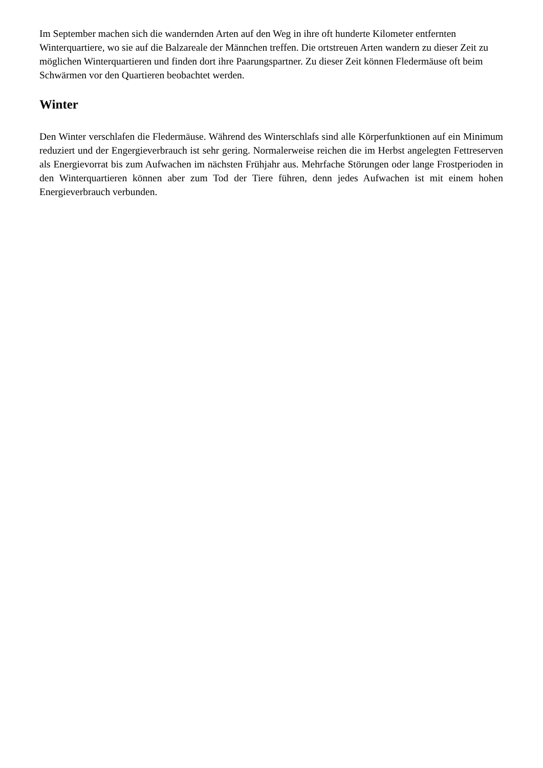Im September machen sich die wandernden Arten auf den Weg in ihre oft hunderte Kilometer entfernten Winterquartiere, wo sie auf die Balzareale der Männchen treffen. Die ortstreuen Arten wandern zu dieser Zeit zu möglichen Winterquartieren und finden dort ihre Paarungspartner. Zu dieser Zeit können Fledermäuse oft beim Schwärmen vor den Quartieren beobachtet werden.
Winter
Den Winter verschlafen die Fledermäuse. Während des Winterschlafs sind alle Körperfunktionen auf ein Minimum reduziert und der Engergieverbrauch ist sehr gering. Normalerweise reichen die im Herbst angelegten Fettreserven als Energievorrat bis zum Aufwachen im nächsten Frühjahr aus. Mehrfache Störungen oder lange Frostperioden in den Winterquartieren können aber zum Tod der Tiere führen, denn jedes Aufwachen ist mit einem hohen Energieverbrauch verbunden.